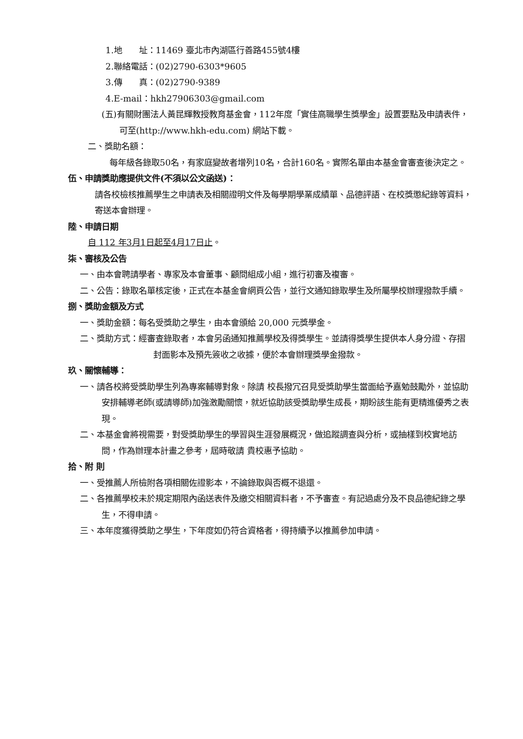1.地　　址：11469 臺北市內湖區行善路455號4樓
2.聯絡電話：(02)2790-6303*9605
3.傳　　真：(02)2790-9389
4.E-mail：hkh27906303@gmail.com
(五)有關財團法人黃昆輝教授教育基金會，112年度「實佳高職學生獎學金」設置要點及申請表件，可至(http://www.hkh-edu.com) 網站下載。
二、獎助名額：
每年級各錄取50名，有家庭變故者增列10名，合計160名。實際名單由本基金會審查後決定之。
伍、申請獎助應提供文件(不須以公文函送)：
請各校檢核推薦學生之申請表及相關證明文件及每學期學業成績單、品德評語、在校獎懲紀錄等資料，寄送本會辦理。
陸、申請日期
自 112 年3月1日起至4月17日止。
柒、審核及公告
一、由本會聘請學者、專家及本會董事、顧問組成小組，進行初審及複審。
二、公告：錄取名單核定後，正式在本基金會網頁公告，並行文通知錄取學生及所屬學校辦理撥款手續。
捌、獎助金額及方式
一、獎助金額：每名受獎助之學生，由本會頒給 20,000 元獎學金。
二、獎助方式：經審查錄取者，本會另函通知推薦學校及得獎學生。並請得獎學生提供本人身分證、存摺封面影本及預先簽收之收據，便於本會辦理獎學金撥款。
玖、關懷輔導：
一、請各校將受獎助學生列為專案輔導對象。除請 校長撥冗召見受獎助學生當面給予嘉勉鼓勵外，並協助安排輔導老師(或請導師)加強激勵關懷，就近協助該受獎助學生成長，期盼該生能有更精進優秀之表現。
二、本基金會將視需要，對受獎助學生的學習與生涯發展概況，做追蹤調查與分析，或抽樣到校實地訪問，作為辦理本計畫之參考，屆時敬請 貴校惠予協助。
拾、附 則
一、受推薦人所檢附各項相關佐證影本，不論錄取與否概不退還。
二、各推薦學校未於規定期限內函送表件及繳交相關資料者，不予審查。有記過處分及不良品德紀錄之學生，不得申請。
三、本年度獲得獎助之學生，下年度如仍符合資格者，得持續予以推薦參加申請。